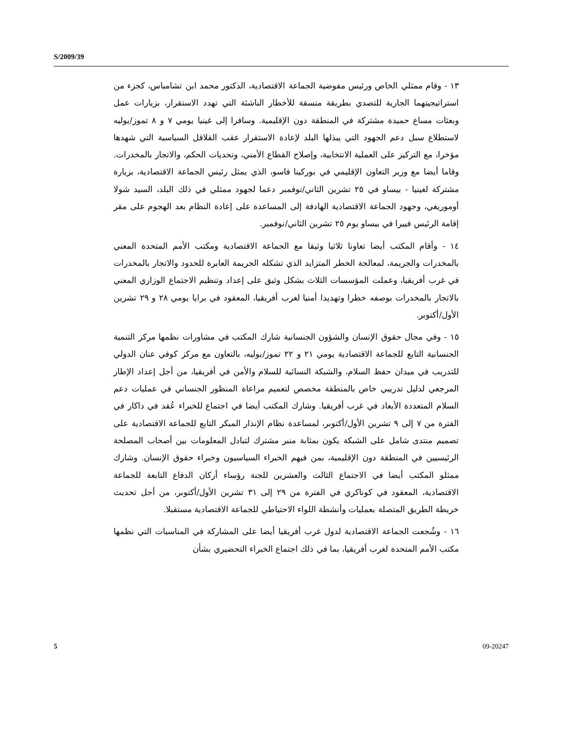S/2009/39
١٣ - وقام ممثلي الخاص ورئيس مفوضية الجماعة الاقتصادية، الدكتور محمد ابن تشامباس، كجزء من استراتيجيتهما الجارية للتصدي بطريقة منسقة للأخطار الناشئة التي تهدد الاستقرار، بزيارات عمل وبعثات مساع حميدة مشتركة في المنطقة دون الإقليمية. وسافرا إلى غينيا يومي ٧ و ٨ تموز/يوليه لاستطلاع سبل دعم الجهود التي يبذلها البلد لإعادة الاستقرار عقب القلاقل السياسية التي شهدها مؤخرا، مع التركيز على العملية الانتخابية، وإصلاح القطاع الأمني، وتحديات الحكم، والاتجار بالمخدرات. وقاما أيضا مع وزير التعاون الإقليمي في بوركينا فاسو، الذي يمثل رئيس الجماعة الاقتصادية، بزيارة مشتركة لغينيا - بيساو في ٢٥ تشرين الثاني/نوفمبر دعما لجهود ممثلي في ذلك البلد، السيد شولا أوموريغي، وجهود الجماعة الاقتصادية الهادفة إلى المساعدة على إعادة النظام بعد الهجوم على مقر إقامة الرئيس فييرا في بيساو يوم ٢٥ تشرين الثاني/نوفمبر.
١٤ - وأقام المكتب أيضا تعاونا ثلاثيا وثيقا مع الجماعة الاقتصادية ومكتب الأمم المتحدة المعني بالمخدرات والجريمة، لمعالجة الخطر المتزايد الذي تشكله الجريمة العابرة للحدود والاتجار بالمخدرات في غرب أفريقيا، وعملت المؤسسات الثلاث بشكل وثيق على إعداد وتنظيم الاجتماع الوزاري المعني بالاتجار بالمخدرات بوصفه خطرا وتهديدا أمنيا لغرب أفريقيا، المعقود في برايا يومي ٢٨ و ٢٩ تشرين الأول/أكتوبر.
١٥ - وفي مجال حقوق الإنسان والشؤون الجنسانية شارك المكتب في مشاورات نظمها مركز التنمية الجنسانية التابع للجماعة الاقتصادية يومي ٢١ و ٢٢ تموز/يوليه، بالتعاون مع مركز كوفي عنان الدولي للتدريب في ميدان حفظ السلام، والشبكة النسائية للسلام والأمن في أفريقيا، من أجل إعداد الإطار المرجعي لدليل تدريبي خاص بالمنطقة مخصص لتعميم مراعاة المنظور الجنساني في عمليات دعم السلام المتعددة الأبعاد في غرب أفريقيا. وشارك المكتب أيضا في اجتماع للخبراء عُقد في داكار في الفترة من ٧ إلى ٩ تشرين الأول/أكتوبر، لمساعدة نظام الإنذار المبكر التابع للجماعة الاقتصادية على تصميم منتدى شامل على الشبكة يكون بمثابة منبر مشترك لتبادل المعلومات بين أصحاب المصلحة الرئيسيين في المنطقة دون الإقليمية، بمن فيهم الخبراء السياسيون وخبراء حقوق الإنسان. وشارك ممثلو المكتب أيضا في الاجتماع الثالث والعشرين للجنة رؤساء أركان الدفاع التابعة للجماعة الاقتصادية، المعقود في كوناكري في الفترة من ٢٩ إلى ٣١ تشرين الأول/أكتوبر، من أجل تحديث خريطة الطريق المتصلة بعمليات وأنشطة اللواء الاحتياطي للجماعة الاقتصادية مستقبلا.
١٦ - وشُجعت الجماعة الاقتصادية لدول غرب أفريقيا أيضا على المشاركة في المناسبات التي نظمها مكتب الأمم المتحدة لغرب أفريقيا، بما في ذلك اجتماع الخبراء التحضيري بشأن
5 09-20247